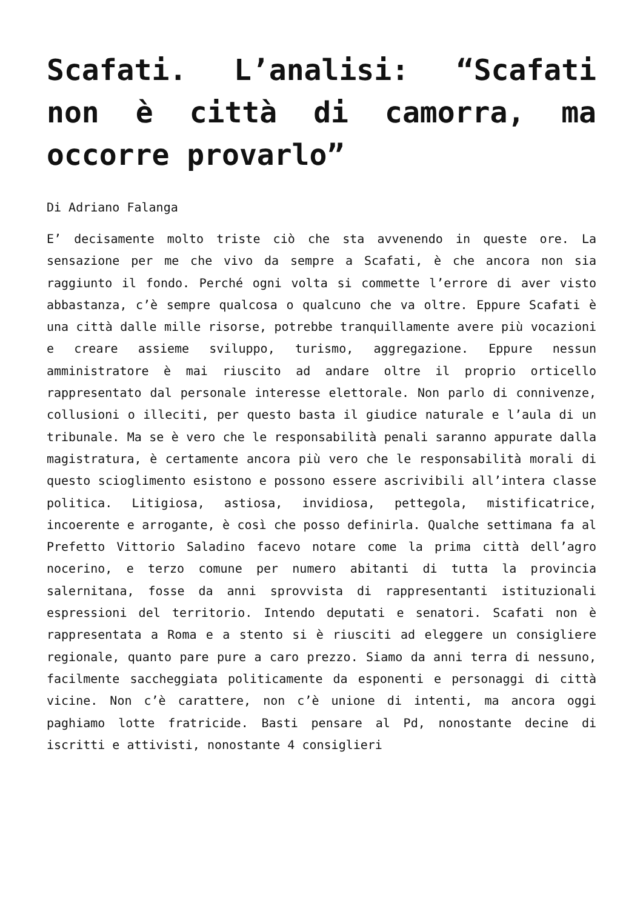Scafati. L’analisi: “Scafati non è città di camorra, ma occorre provarlo”
Di Adriano Falanga
E’ decisamente molto triste ciò che sta avvenendo in queste ore. La sensazione per me che vivo da sempre a Scafati, è che ancora non sia raggiunto il fondo. Perché ogni volta si commette l’errore di aver visto abbastanza, c’è sempre qualcosa o qualcuno che va oltre. Eppure Scafati è una città dalle mille risorse, potrebbe tranquillamente avere più vocazioni e creare assieme sviluppo, turismo, aggregazione. Eppure nessun amministratore è mai riuscito ad andare oltre il proprio orticello rappresentato dal personale interesse elettorale. Non parlo di connivenze, collusioni o illeciti, per questo basta il giudice naturale e l’aula di un tribunale. Ma se è vero che le responsabilità penali saranno appurate dalla magistratura, è certamente ancora più vero che le responsabilità morali di questo scioglimento esistono e possono essere ascrivibili all’intera classe politica. Litigiosa, astiosa, invidiosa, pettegola, mistificatrice, incoerente e arrogante, è così che posso definirla. Qualche settimana fa al Prefetto Vittorio Saladino facevo notare come la prima città dell’agro nocerino, e terzo comune per numero abitanti di tutta la provincia salernitana, fosse da anni sprovvista di rappresentanti istituzionali espressioni del territorio. Intendo deputati e senatori. Scafati non è rappresentata a Roma e a stento si è riusciti ad eleggere un consigliere regionale, quanto pare pure a caro prezzo. Siamo da anni terra di nessuno, facilmente saccheggiata politicamente da esponenti e personaggi di città vicine. Non c’è carattere, non c’è unione di intenti, ma ancora oggi paghiamo lotte fratricide. Basti pensare al Pd, nonostante decine di iscritti e attivisti, nonostante 4 consiglieri